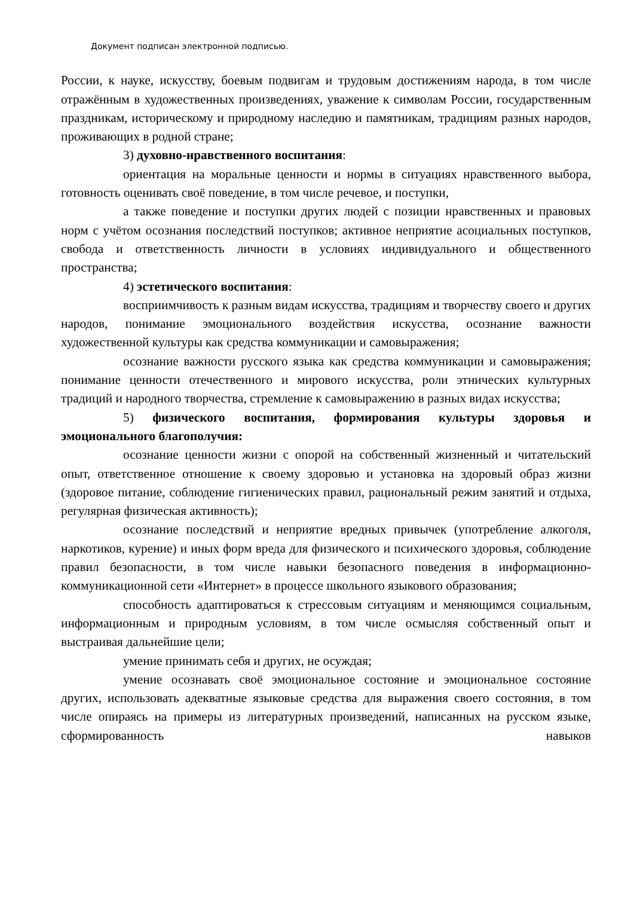Документ подписан электронной подписью.
России, к науке, искусству, боевым подвигам и трудовым достижениям народа, в том числе отражённым в художественных произведениях, уважение к символам России, государственным праздникам, историческому и природному наследию и памятникам, традициям разных народов, проживающих в родной стране;
3) духовно-нравственного воспитания:
ориентация на моральные ценности и нормы в ситуациях нравственного выбора, готовность оценивать своё поведение, в том числе речевое, и поступки,
а также поведение и поступки других людей с позиции нравственных и правовых норм с учётом осознания последствий поступков; активное неприятие асоциальных поступков, свобода и ответственность личности в условиях индивидуального и общественного пространства;
4) эстетического воспитания:
восприимчивость к разным видам искусства, традициям и творчеству своего и других народов, понимание эмоционального воздействия искусства, осознание важности художественной культуры как средства коммуникации и самовыражения;
осознание важности русского языка как средства коммуникации и самовыражения; понимание ценности отечественного и мирового искусства, роли этнических культурных традиций и народного творчества, стремление к самовыражению в разных видах искусства;
5) физического воспитания, формирования культуры здоровья и эмоционального благополучия:
осознание ценности жизни с опорой на собственный жизненный и читательский опыт, ответственное отношение к своему здоровью и установка на здоровый образ жизни (здоровое питание, соблюдение гигиенических правил, рациональный режим занятий и отдыха, регулярная физическая активность);
осознание последствий и неприятие вредных привычек (употребление алкоголя, наркотиков, курение) и иных форм вреда для физического и психического здоровья, соблюдение правил безопасности, в том числе навыки безопасного поведения в информационно-коммуникационной сети «Интернет» в процессе школьного языкового образования;
способность адаптироваться к стрессовым ситуациям и меняющимся социальным, информационным и природным условиям, в том числе осмысляя собственный опыт и выстраивая дальнейшие цели;
умение принимать себя и других, не осуждая;
умение осознавать своё эмоциональное состояние и эмоциональное состояние других, использовать адекватные языковые средства для выражения своего состояния, в том числе опираясь на примеры из литературных произведений, написанных на русском языке, сформированность навыков